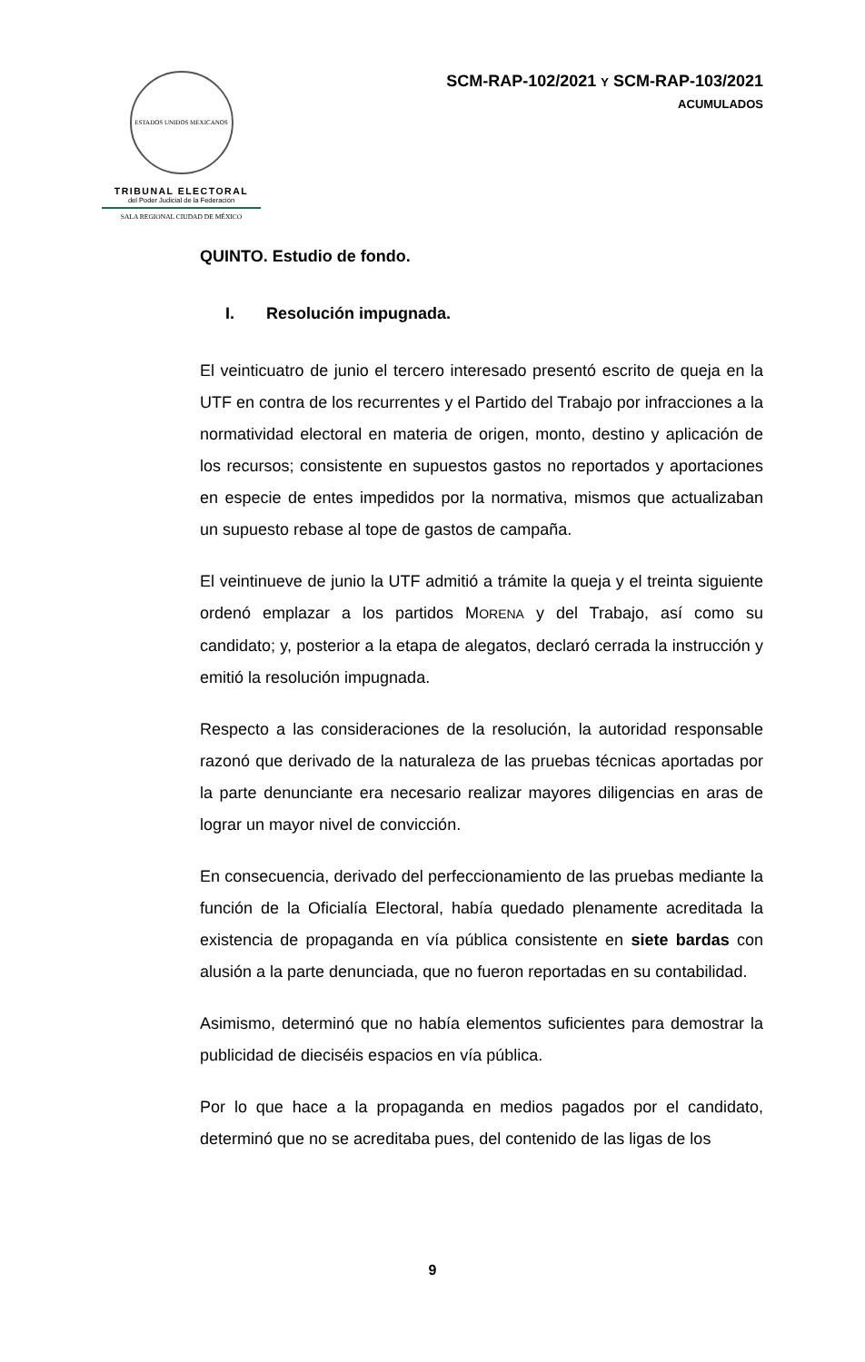ESTADOS UNIDOS MEXICANOS
TRIBUNAL ELECTORAL
del Poder Judicial de la Federación
SALA REGIONAL CIUDAD DE MÉXICO
SCM-RAP-102/2021 Y SCM-RAP-103/2021
ACUMULADOS
QUINTO. Estudio de fondo.
I. Resolución impugnada.
El veinticuatro de junio el tercero interesado presentó escrito de queja en la UTF en contra de los recurrentes y el Partido del Trabajo por infracciones a la normatividad electoral en materia de origen, monto, destino y aplicación de los recursos; consistente en supuestos gastos no reportados y aportaciones en especie de entes impedidos por la normativa, mismos que actualizaban un supuesto rebase al tope de gastos de campaña.
El veintinueve de junio la UTF admitió a trámite la queja y el treinta siguiente ordenó emplazar a los partidos MORENA y del Trabajo, así como su candidato; y, posterior a la etapa de alegatos, declaró cerrada la instrucción y emitió la resolución impugnada.
Respecto a las consideraciones de la resolución, la autoridad responsable razonó que derivado de la naturaleza de las pruebas técnicas aportadas por la parte denunciante era necesario realizar mayores diligencias en aras de lograr un mayor nivel de convicción.
En consecuencia, derivado del perfeccionamiento de las pruebas mediante la función de la Oficialía Electoral, había quedado plenamente acreditada la existencia de propaganda en vía pública consistente en siete bardas con alusión a la parte denunciada, que no fueron reportadas en su contabilidad.
Asimismo, determinó que no había elementos suficientes para demostrar la publicidad de dieciséis espacios en vía pública.
Por lo que hace a la propaganda en medios pagados por el candidato, determinó que no se acreditaba pues, del contenido de las ligas de los
9